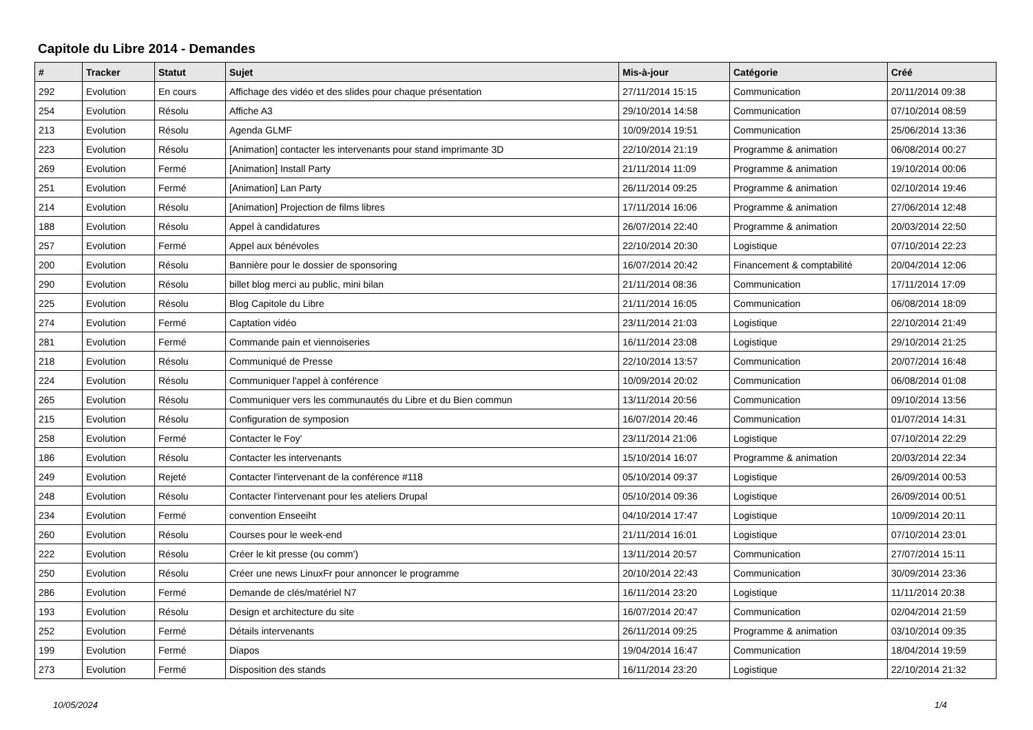Capitole du Libre 2014 - Demandes
| # | Tracker | Statut | Sujet | Mis-à-jour | Catégorie | Créé |
| --- | --- | --- | --- | --- | --- | --- |
| 292 | Evolution | En cours | Affichage des vidéo et des slides pour chaque présentation | 27/11/2014 15:15 | Communication | 20/11/2014 09:38 |
| 254 | Evolution | Résolu | Affiche A3 | 29/10/2014 14:58 | Communication | 07/10/2014 08:59 |
| 213 | Evolution | Résolu | Agenda GLMF | 10/09/2014 19:51 | Communication | 25/06/2014 13:36 |
| 223 | Evolution | Résolu | [Animation] contacter les intervenants pour stand imprimante 3D | 22/10/2014 21:19 | Programme & animation | 06/08/2014 00:27 |
| 269 | Evolution | Fermé | [Animation] Install Party | 21/11/2014 11:09 | Programme & animation | 19/10/2014 00:06 |
| 251 | Evolution | Fermé | [Animation] Lan Party | 26/11/2014 09:25 | Programme & animation | 02/10/2014 19:46 |
| 214 | Evolution | Résolu | [Animation] Projection de films libres | 17/11/2014 16:06 | Programme & animation | 27/06/2014 12:48 |
| 188 | Evolution | Résolu | Appel à candidatures | 26/07/2014 22:40 | Programme & animation | 20/03/2014 22:50 |
| 257 | Evolution | Fermé | Appel aux bénévoles | 22/10/2014 20:30 | Logistique | 07/10/2014 22:23 |
| 200 | Evolution | Résolu | Bannière pour le dossier de sponsoring | 16/07/2014 20:42 | Financement & comptabilité | 20/04/2014 12:06 |
| 290 | Evolution | Résolu | billet blog merci au public, mini bilan | 21/11/2014 08:36 | Communication | 17/11/2014 17:09 |
| 225 | Evolution | Résolu | Blog Capitole du Libre | 21/11/2014 16:05 | Communication | 06/08/2014 18:09 |
| 274 | Evolution | Fermé | Captation vidéo | 23/11/2014 21:03 | Logistique | 22/10/2014 21:49 |
| 281 | Evolution | Fermé | Commande pain et viennoiseries | 16/11/2014 23:08 | Logistique | 29/10/2014 21:25 |
| 218 | Evolution | Résolu | Communiqué de Presse | 22/10/2014 13:57 | Communication | 20/07/2014 16:48 |
| 224 | Evolution | Résolu | Communiquer l'appel à conférence | 10/09/2014 20:02 | Communication | 06/08/2014 01:08 |
| 265 | Evolution | Résolu | Communiquer vers les communautés du Libre et du Bien commun | 13/11/2014 20:56 | Communication | 09/10/2014 13:56 |
| 215 | Evolution | Résolu | Configuration de symposion | 16/07/2014 20:46 | Communication | 01/07/2014 14:31 |
| 258 | Evolution | Fermé | Contacter le Foy' | 23/11/2014 21:06 | Logistique | 07/10/2014 22:29 |
| 186 | Evolution | Résolu | Contacter les intervenants | 15/10/2014 16:07 | Programme & animation | 20/03/2014 22:34 |
| 249 | Evolution | Rejeté | Contacter l'intervenant de la conférence #118 | 05/10/2014 09:37 | Logistique | 26/09/2014 00:53 |
| 248 | Evolution | Résolu | Contacter l'intervenant pour les ateliers Drupal | 05/10/2014 09:36 | Logistique | 26/09/2014 00:51 |
| 234 | Evolution | Fermé | convention Enseeiht | 04/10/2014 17:47 | Logistique | 10/09/2014 20:11 |
| 260 | Evolution | Résolu | Courses pour le week-end | 21/11/2014 16:01 | Logistique | 07/10/2014 23:01 |
| 222 | Evolution | Résolu | Créer le kit presse (ou comm') | 13/11/2014 20:57 | Communication | 27/07/2014 15:11 |
| 250 | Evolution | Résolu | Créer une news LinuxFr pour annoncer le programme | 20/10/2014 22:43 | Communication | 30/09/2014 23:36 |
| 286 | Evolution | Fermé | Demande de clés/matériel N7 | 16/11/2014 23:20 | Logistique | 11/11/2014 20:38 |
| 193 | Evolution | Résolu | Design et architecture du site | 16/07/2014 20:47 | Communication | 02/04/2014 21:59 |
| 252 | Evolution | Fermé | Détails intervenants | 26/11/2014 09:25 | Programme & animation | 03/10/2014 09:35 |
| 199 | Evolution | Fermé | Diapos | 19/04/2014 16:47 | Communication | 18/04/2014 19:59 |
| 273 | Evolution | Fermé | Disposition des stands | 16/11/2014 23:20 | Logistique | 22/10/2014 21:32 |
10/05/2024 1/4